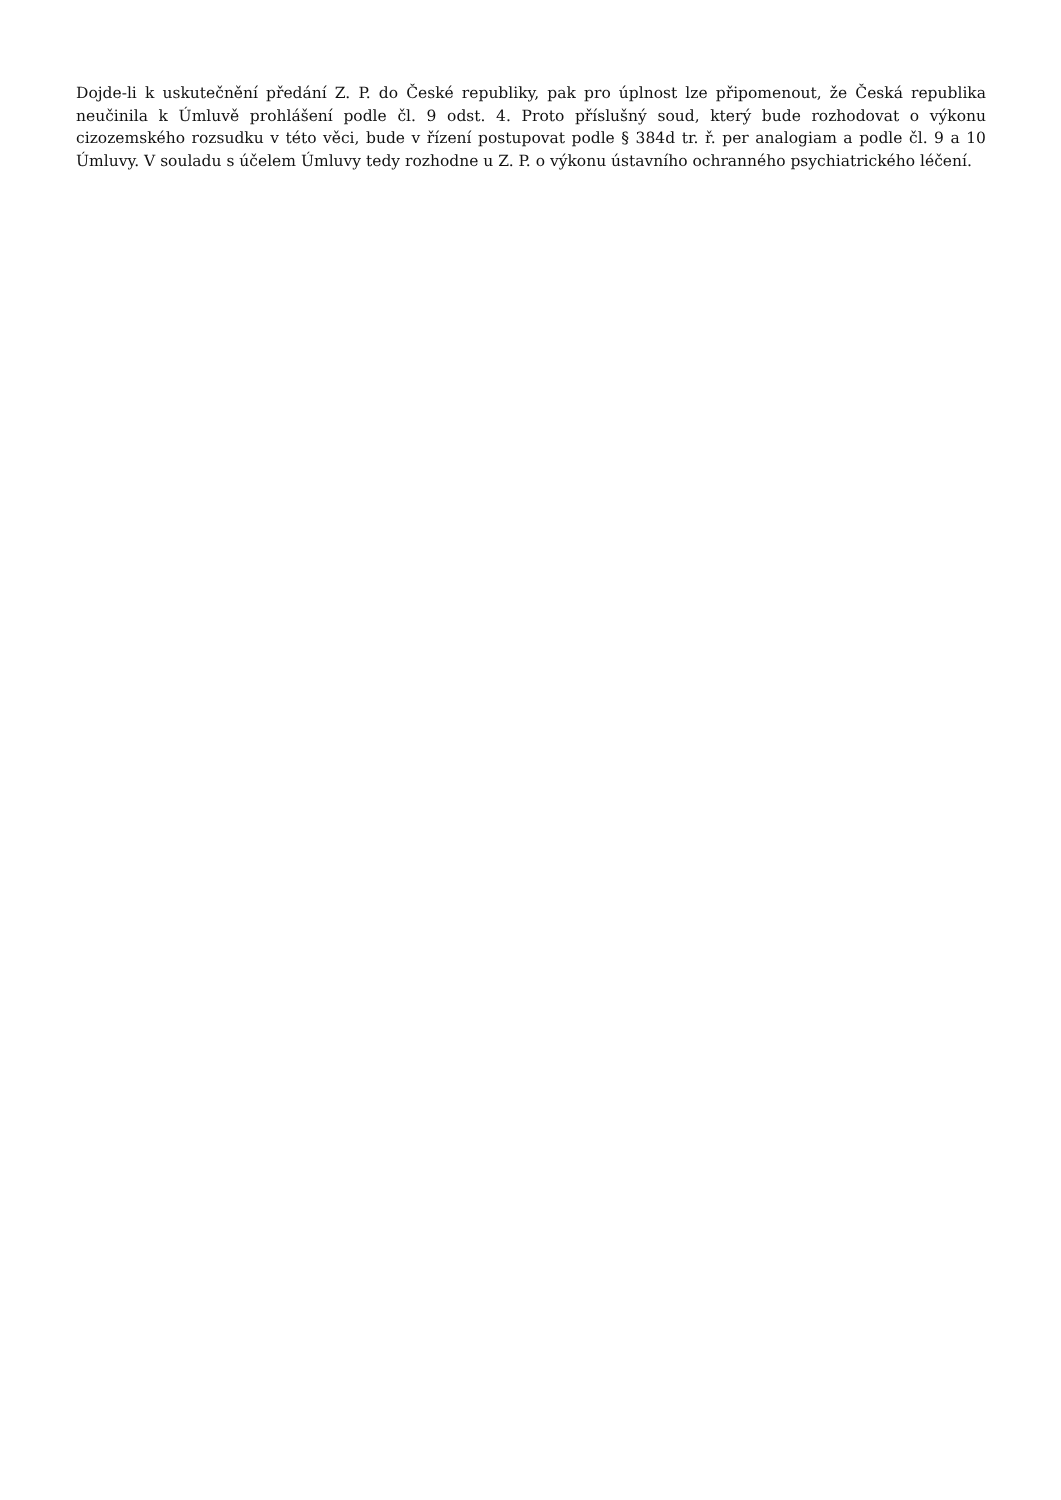Dojde-li k uskutečnění předání Z. P. do České republiky, pak pro úplnost lze připomenout, že Česká republika neučinila k Úmluvě prohlášení podle čl. 9 odst. 4. Proto příslušný soud, který bude rozhodovat o výkonu cizozemského rozsudku v této věci, bude v řízení postupovat podle § 384d tr. ř. per analogiam a podle čl. 9 a 10 Úmluvy. V souladu s účelem Úmluvy tedy rozhodne u Z. P. o výkonu ústavního ochranného psychiatrického léčení.